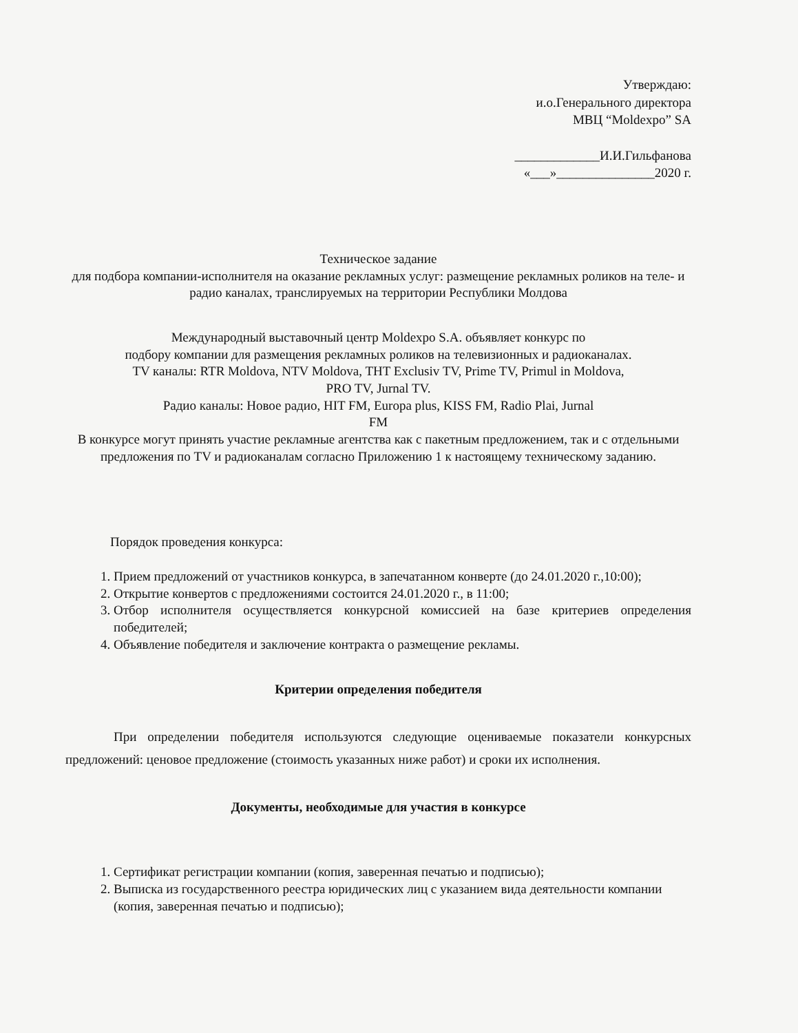Утверждаю:
и.о.Генерального директора
МВЦ “Moldexpo” SA
_____________И.И.Гильфанова
«___»_______________2020 г.
Техническое задание
для подбора компании-исполнителя на оказание рекламных услуг: размещение рекламных роликов на теле- и радио каналах, транслируемых на территории Республики Молдова
Международный выставочный центр Moldexpo S.A. объявляет конкурс по
подбору компании для размещения рекламных роликов на телевизионных и радиоканалах.
TV каналы: RTR Moldova, NTV Moldova, THT Exclusiv TV, Prime TV, Primul in Moldova,
PRO TV, Jurnal TV.
Радио каналы: Новое радио, HIT FM, Europa plus, KISS FM, Radio Plai, Jurnal
FM
В конкурсе могут принять участие рекламные агентства как с пакетным предложением, так и с отдельными предложения по TV и радиоканалам согласно Приложению 1 к настоящему техническому заданию.
Порядок проведения конкурса:
1. Прием предложений от участников конкурса, в запечатанном конверте (до 24.01.2020 г.,10:00);
2. Открытие конвертов с предложениями состоится 24.01.2020 г., в 11:00;
3. Отбор исполнителя осуществляется конкурсной комиссией на базе критериев определения победителей;
4. Объявление победителя и заключение контракта о размещение рекламы.
Критерии определения победителя
При определении победителя используются следующие оцениваемые показатели конкурсных предложений: ценовое предложение (стоимость указанных ниже работ) и сроки их исполнения.
Документы, необходимые для участия в конкурсе
1. Сертификат регистрации компании (копия, заверенная печатью и подписью);
2. Выписка из государственного реестра юридических лиц с указанием вида деятельности компании (копия, заверенная печатью и подписью);